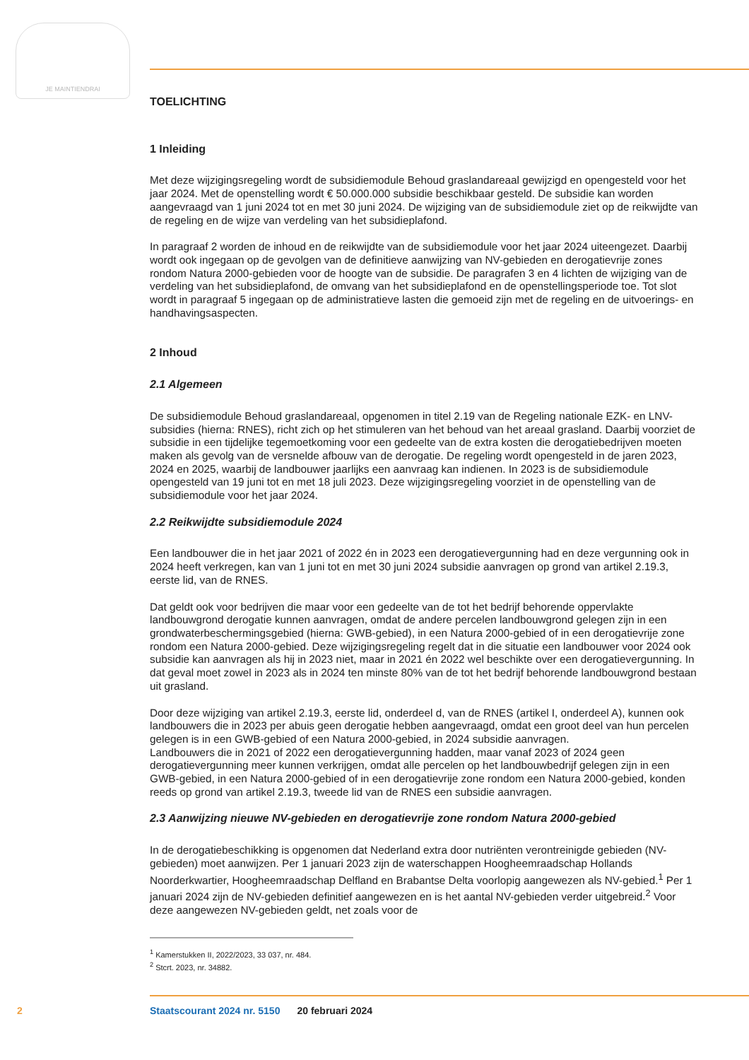JE MAINTIENDRAI
TOELICHTING
1 Inleiding
Met deze wijzigingsregeling wordt de subsidiemodule Behoud graslandareaal gewijzigd en opengesteld voor het jaar 2024. Met de openstelling wordt € 50.000.000 subsidie beschikbaar gesteld. De subsidie kan worden aangevraagd van 1 juni 2024 tot en met 30 juni 2024. De wijziging van de subsidiemodule ziet op de reikwijdte van de regeling en de wijze van verdeling van het subsidieplafond.
In paragraaf 2 worden de inhoud en de reikwijdte van de subsidiemodule voor het jaar 2024 uiteengezet. Daarbij wordt ook ingegaan op de gevolgen van de definitieve aanwijzing van NV-gebieden en derogatievrije zones rondom Natura 2000-gebieden voor de hoogte van de subsidie. De paragrafen 3 en 4 lichten de wijziging van de verdeling van het subsidieplafond, de omvang van het subsidieplafond en de openstellingsperiode toe. Tot slot wordt in paragraaf 5 ingegaan op de administratieve lasten die gemoeid zijn met de regeling en de uitvoerings- en handhavingsaspecten.
2 Inhoud
2.1 Algemeen
De subsidiemodule Behoud graslandareaal, opgenomen in titel 2.19 van de Regeling nationale EZK- en LNV-subsidies (hierna: RNES), richt zich op het stimuleren van het behoud van het areaal grasland. Daarbij voorziet de subsidie in een tijdelijke tegemoetkoming voor een gedeelte van de extra kosten die derogatiebedrijven moeten maken als gevolg van de versnelde afbouw van de derogatie. De regeling wordt opengesteld in de jaren 2023, 2024 en 2025, waarbij de landbouwer jaarlijks een aanvraag kan indienen. In 2023 is de subsidiemodule opengesteld van 19 juni tot en met 18 juli 2023. Deze wijzigingsregeling voorziet in de openstelling van de subsidiemodule voor het jaar 2024.
2.2 Reikwijdte subsidiemodule 2024
Een landbouwer die in het jaar 2021 of 2022 én in 2023 een derogatievergunning had en deze vergunning ook in 2024 heeft verkregen, kan van 1 juni tot en met 30 juni 2024 subsidie aanvragen op grond van artikel 2.19.3, eerste lid, van de RNES.
Dat geldt ook voor bedrijven die maar voor een gedeelte van de tot het bedrijf behorende oppervlakte landbouwgrond derogatie kunnen aanvragen, omdat de andere percelen landbouwgrond gelegen zijn in een grondwaterbeschermingsgebied (hierna: GWB-gebied), in een Natura 2000-gebied of in een derogatievrije zone rondom een Natura 2000-gebied. Deze wijzigingsregeling regelt dat in die situatie een landbouwer voor 2024 ook subsidie kan aanvragen als hij in 2023 niet, maar in 2021 én 2022 wel beschikte over een derogatievergunning. In dat geval moet zowel in 2023 als in 2024 ten minste 80% van de tot het bedrijf behorende landbouwgrond bestaan uit grasland.
Door deze wijziging van artikel 2.19.3, eerste lid, onderdeel d, van de RNES (artikel I, onderdeel A), kunnen ook landbouwers die in 2023 per abuis geen derogatie hebben aangevraagd, omdat een groot deel van hun percelen gelegen is in een GWB-gebied of een Natura 2000-gebied, in 2024 subsidie aanvragen.
Landbouwers die in 2021 of 2022 een derogatievergunning hadden, maar vanaf 2023 of 2024 geen derogatievergunning meer kunnen verkrijgen, omdat alle percelen op het landbouwbedrijf gelegen zijn in een GWB-gebied, in een Natura 2000-gebied of in een derogatievrije zone rondom een Natura 2000-gebied, konden reeds op grond van artikel 2.19.3, tweede lid van de RNES een subsidie aanvragen.
2.3 Aanwijzing nieuwe NV-gebieden en derogatievrije zone rondom Natura 2000-gebied
In de derogatiebeschikking is opgenomen dat Nederland extra door nutriënten verontreinigde gebieden (NV-gebieden) moet aanwijzen. Per 1 januari 2023 zijn de waterschappen Hoogheemraadschap Hollands Noorderkwartier, Hoogheemraadschap Delfland en Brabantse Delta voorlopig aangewezen als NV-gebied.<sup>1</sup> Per 1 januari 2024 zijn de NV-gebieden definitief aangewezen en is het aantal NV-gebieden verder uitgebreid.<sup>2</sup> Voor deze aangewezen NV-gebieden geldt, net zoals voor de
<sup>1</sup> Kamerstukken II, 2022/2023, 33 037, nr. 484.
<sup>2</sup> Stcrt. 2023, nr. 34882.
2 Staatscourant 2024 nr. 5150 20 februari 2024